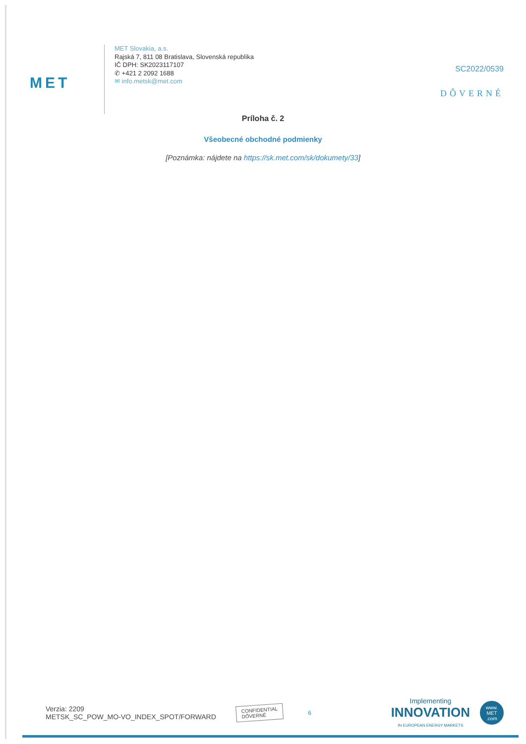MET
MET Slovakia, a.s.
Rajská 7, 811 08 Bratislava, Slovenská republika
IČ DPH: SK2023117107
✆ +421 2 2092 1688
✉ info.metsk@met.com
SC2022/0539
DÔVERNÉ
Príloha č. 2
Všeobecné obchodné podmienky
[Poznámka: nájdete na https://sk.met.com/sk/dokumety/33]
Verzia: 2209
METSK_SC_POW_MO-VO_INDEX_SPOT/FORWARD
CONFIDENTIAL
DÔVERNÉ
6
Implementing
INNOVATION
IN EUROPEAN ENERGY MARKETS
www.
MET
.com